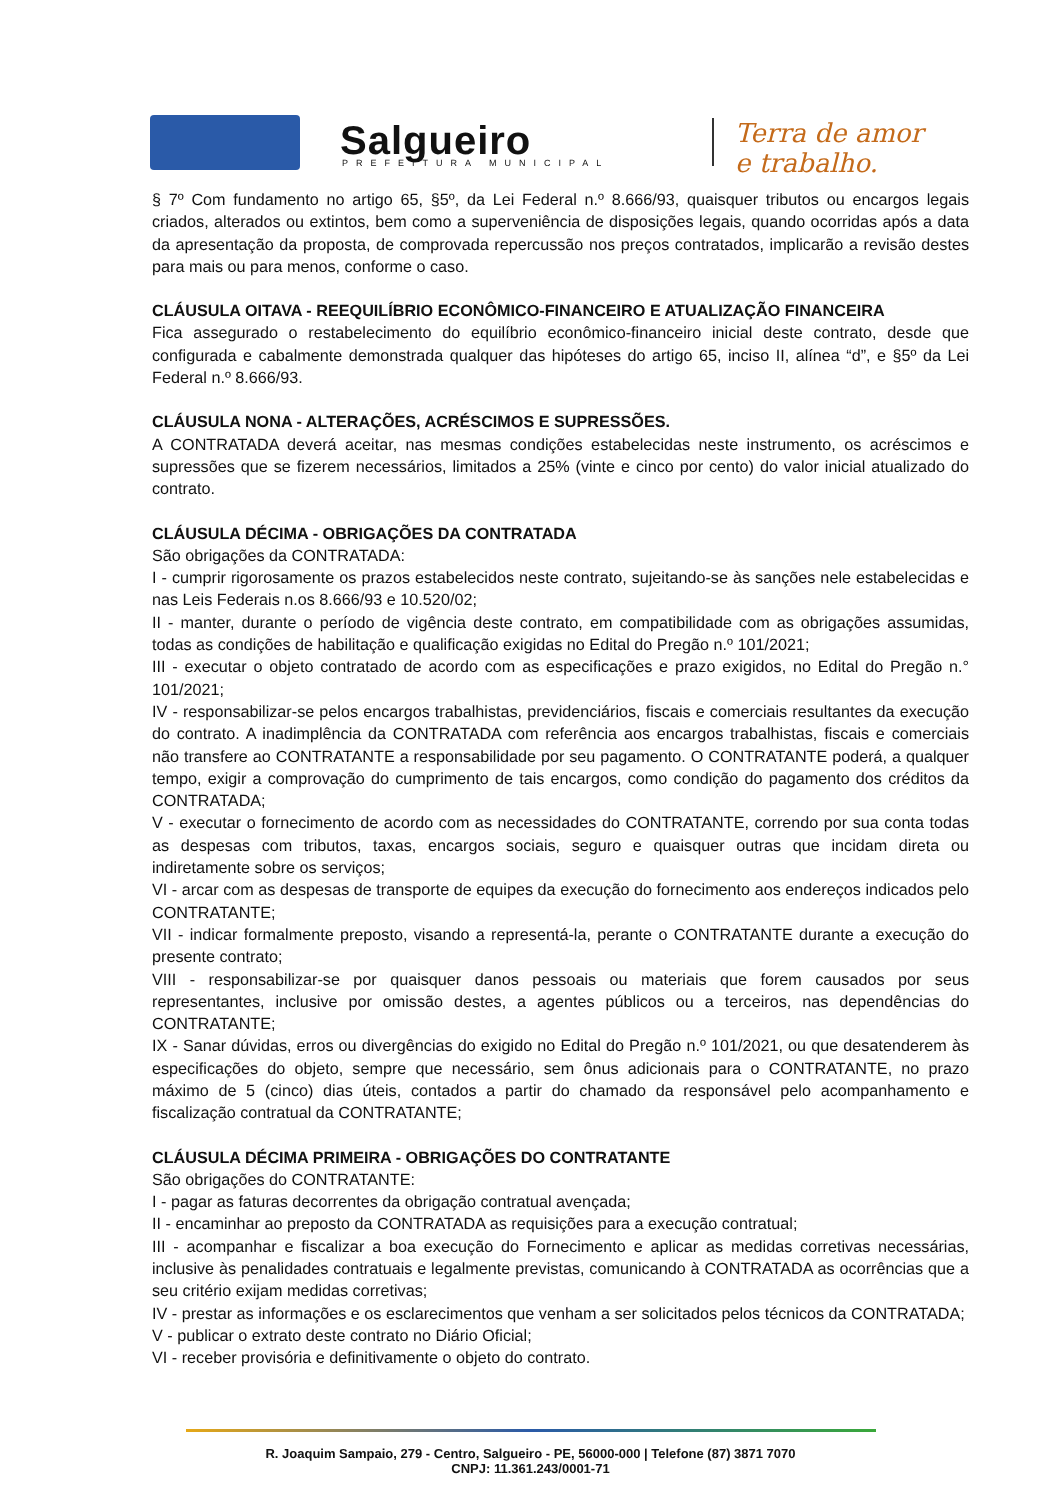Salgueiro PREFEITURA MUNICIPAL
Terra de amor
e trabalho.
§ 7º Com fundamento no artigo 65, §5º, da Lei Federal n.º 8.666/93, quaisquer tributos ou encargos legais criados, alterados ou extintos, bem como a superveniência de disposições legais, quando ocorridas após a data da apresentação da proposta, de comprovada repercussão nos preços contratados, implicarão a revisão destes para mais ou para menos, conforme o caso.
CLÁUSULA OITAVA - REEQUILÍBRIO ECONÔMICO-FINANCEIRO E ATUALIZAÇÃO FINANCEIRA
Fica assegurado o restabelecimento do equilíbrio econômico-financeiro inicial deste contrato, desde que configurada e cabalmente demonstrada qualquer das hipóteses do artigo 65, inciso II, alínea “d”, e §5º da Lei Federal n.º 8.666/93.
CLÁUSULA NONA - ALTERAÇÕES, ACRÉSCIMOS E SUPRESSÕES.
A CONTRATADA deverá aceitar, nas mesmas condições estabelecidas neste instrumento, os acréscimos e supressões que se fizerem necessários, limitados a 25% (vinte e cinco por cento) do valor inicial atualizado do contrato.
CLÁUSULA DÉCIMA - OBRIGAÇÕES DA CONTRATADA
São obrigações da CONTRATADA:
I - cumprir rigorosamente os prazos estabelecidos neste contrato, sujeitando-se às sanções nele estabelecidas e nas Leis Federais n.os 8.666/93 e 10.520/02;
II - manter, durante o período de vigência deste contrato, em compatibilidade com as obrigações assumidas, todas as condições de habilitação e qualificação exigidas no Edital do Pregão n.º 101/2021;
III - executar o objeto contratado de acordo com as especificações e prazo exigidos, no Edital do Pregão n.° 101/2021;
IV - responsabilizar-se pelos encargos trabalhistas, previdenciários, fiscais e comerciais resultantes da execução do contrato. A inadimplência da CONTRATADA com referência aos encargos trabalhistas, fiscais e comerciais não transfere ao CONTRATANTE a responsabilidade por seu pagamento. O CONTRATANTE poderá, a qualquer tempo, exigir a comprovação do cumprimento de tais encargos, como condição do pagamento dos créditos da CONTRATADA;
V - executar o fornecimento de acordo com as necessidades do CONTRATANTE, correndo por sua conta todas as despesas com tributos, taxas, encargos sociais, seguro e quaisquer outras que incidam direta ou indiretamente sobre os serviços;
VI - arcar com as despesas de transporte de equipes da execução do fornecimento aos endereços indicados pelo CONTRATANTE;
VII - indicar formalmente preposto, visando a representá-la, perante o CONTRATANTE durante a execução do presente contrato;
VIII - responsabilizar-se por quaisquer danos pessoais ou materiais que forem causados por seus representantes, inclusive por omissão destes, a agentes públicos ou a terceiros, nas dependências do CONTRATANTE;
IX - Sanar dúvidas, erros ou divergências do exigido no Edital do Pregão n.º 101/2021, ou que desatenderem às especificações do objeto, sempre que necessário, sem ônus adicionais para o CONTRATANTE, no prazo máximo de 5 (cinco) dias úteis, contados a partir do chamado da responsável pelo acompanhamento e fiscalização contratual da CONTRATANTE;
CLÁUSULA DÉCIMA PRIMEIRA - OBRIGAÇÕES DO CONTRATANTE
São obrigações do CONTRATANTE:
I - pagar as faturas decorrentes da obrigação contratual avençada;
II - encaminhar ao preposto da CONTRATADA as requisições para a execução contratual;
III - acompanhar e fiscalizar a boa execução do Fornecimento e aplicar as medidas corretivas necessárias, inclusive às penalidades contratuais e legalmente previstas, comunicando à CONTRATADA as ocorrências que a seu critério exijam medidas corretivas;
IV - prestar as informações e os esclarecimentos que venham a ser solicitados pelos técnicos da CONTRATADA;
V - publicar o extrato deste contrato no Diário Oficial;
VI - receber provisória e definitivamente o objeto do contrato.
R. Joaquim Sampaio, 279 - Centro, Salgueiro - PE, 56000-000 | Telefone (87) 3871 7070
CNPJ: 11.361.243/0001-71